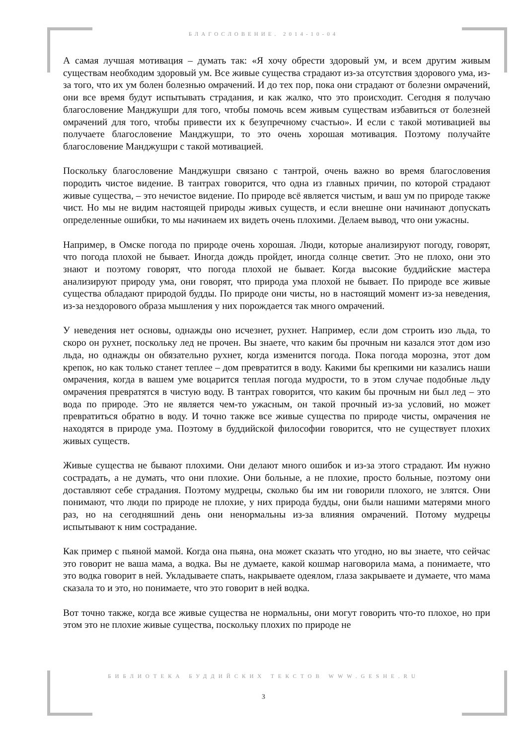БЛАГОСЛОВЕНИЕ. 2014-10-04
А самая лучшая мотивация – думать так: «Я хочу обрести здоровый ум, и всем другим живым существам необходим здоровый ум. Все живые существа страдают из-за отсутствия здорового ума, из-за того, что их ум болен болезнью омрачений. И до тех пор, пока они страдают от болезни омрачений, они все время будут испытывать страдания, и как жалко, что это происходит. Сегодня я получаю благословение Манджушри для того, чтобы помочь всем живым существам избавиться от болезней омрачений для того, чтобы привести их к безупречному счастью». И если с такой мотивацией вы получаете благословение Манджушри, то это очень хорошая мотивация. Поэтому получайте благословение Манджушри с такой мотивацией.
Поскольку благословение Манджушри связано с тантрой, очень важно во время благословения породить чистое видение. В тантрах говорится, что одна из главных причин, по которой страдают живые существа, – это нечистое видение. По природе всё является чистым, и ваш ум по природе также чист. Но мы не видим настоящей природы живых существ, и если внешне они начинают допускать определенные ошибки, то мы начинаем их видеть очень плохими. Делаем вывод, что они ужасны.
Например, в Омске погода по природе очень хорошая. Люди, которые анализируют погоду, говорят, что погода плохой не бывает. Иногда дождь пройдет, иногда солнце светит. Это не плохо, они это знают и поэтому говорят, что погода плохой не бывает. Когда высокие буддийские мастера анализируют природу ума, они говорят, что природа ума плохой не бывает. По природе все живые существа обладают природой будды. По природе они чисты, но в настоящий момент из-за неведения, из-за нездорового образа мышления у них порождается так много омрачений.
У неведения нет основы, однажды оно исчезнет, рухнет. Например, если дом строить изо льда, то скоро он рухнет, поскольку лед не прочен. Вы знаете, что каким бы прочным ни казался этот дом изо льда, но однажды он обязательно рухнет, когда изменится погода. Пока погода морозна, этот дом крепок, но как только станет теплее – дом превратится в воду. Какими бы крепкими ни казались наши омрачения, когда в вашем уме воцарится теплая погода мудрости, то в этом случае подобные льду омрачения превратятся в чистую воду. В тантрах говорится, что каким бы прочным ни был лед – это вода по природе. Это не является чем-то ужасным, он такой прочный из-за условий, но может превратиться обратно в воду. И точно также все живые существа по природе чисты, омрачения не находятся в природе ума. Поэтому в буддийской философии говорится, что не существует плохих живых существ.
Живые существа не бывают плохими. Они делают много ошибок и из-за этого страдают. Им нужно сострадать, а не думать, что они плохие. Они больные, а не плохие, просто больные, поэтому они доставляют себе страдания. Поэтому мудрецы, сколько бы им ни говорили плохого, не злятся. Они понимают, что люди по природе не плохие, у них природа будды, они были нашими матерями много раз, но на сегодняшний день они ненормальны из-за влияния омрачений. Потому мудрецы испытывают к ним сострадание.
Как пример с пьяной мамой. Когда она пьяна, она может сказать что угодно, но вы знаете, что сейчас это говорит не ваша мама, а водка. Вы не думаете, какой кошмар наговорила мама, а понимаете, что это водка говорит в ней. Укладываете спать, накрываете одеялом, глаза закрываете и думаете, что мама сказала то и это, но понимаете, что это говорит в ней водка.
Вот точно также, когда все живые существа не нормальны, они могут говорить что-то плохое, но при этом это не плохие живые существа, поскольку плохих по природе не
БИБЛИОТЕКА БУДДИЙСКИХ ТЕКСТОВ WWW.GESHE.RU
3